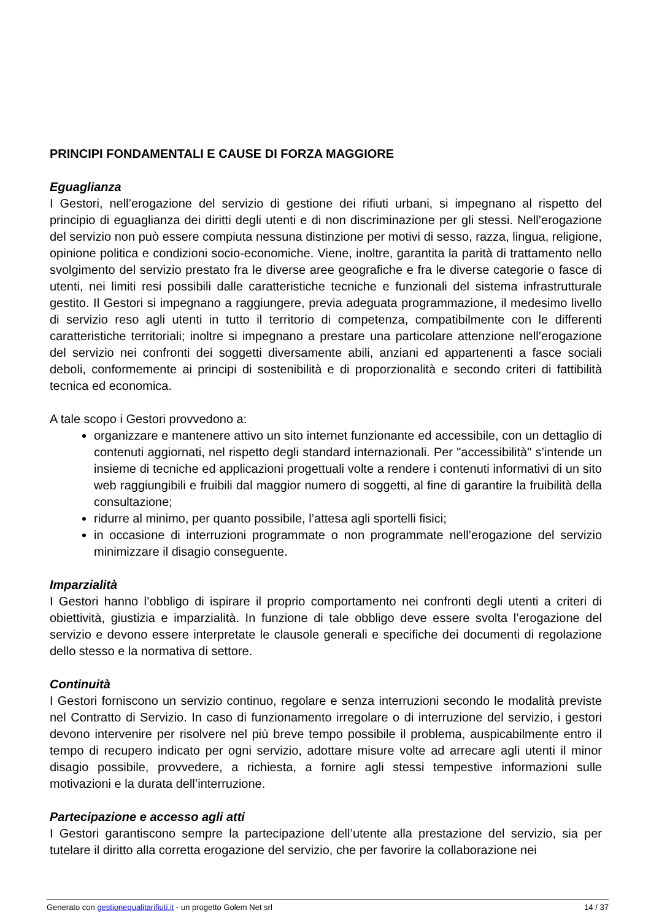PRINCIPI FONDAMENTALI E CAUSE DI FORZA MAGGIORE
Eguaglianza
I Gestori, nell’erogazione del servizio di gestione dei rifiuti urbani, si impegnano al rispetto del principio di eguaglianza dei diritti degli utenti e di non discriminazione per gli stessi. Nell’erogazione del servizio non può essere compiuta nessuna distinzione per motivi di sesso, razza, lingua, religione, opinione politica e condizioni socio-economiche. Viene, inoltre, garantita la parità di trattamento nello svolgimento del servizio prestato fra le diverse aree geografiche e fra le diverse categorie o fasce di utenti, nei limiti resi possibili dalle caratteristiche tecniche e funzionali del sistema infrastrutturale gestito. Il Gestori si impegnano a raggiungere, previa adeguata programmazione, il medesimo livello di servizio reso agli utenti in tutto il territorio di competenza, compatibilmente con le differenti caratteristiche territoriali; inoltre si impegnano a prestare una particolare attenzione nell’erogazione del servizio nei confronti dei soggetti diversamente abili, anziani ed appartenenti a fasce sociali deboli, conformemente ai principi di sostenibilità e di proporzionalità e secondo criteri di fattibilità tecnica ed economica.
A tale scopo i Gestori provvedono a:
organizzare e mantenere attivo un sito internet funzionante ed accessibile, con un dettaglio di contenuti aggiornati, nel rispetto degli standard internazionali. Per "accessibilità" s’intende un insieme di tecniche ed applicazioni progettuali volte a rendere i contenuti informativi di un sito web raggiungibili e fruibili dal maggior numero di soggetti, al fine di garantire la fruibilità della consultazione;
ridurre al minimo, per quanto possibile, l’attesa agli sportelli fisici;
in occasione di interruzioni programmate o non programmate nell’erogazione del servizio minimizzare il disagio conseguente.
Imparzialità
I Gestori hanno l’obbligo di ispirare il proprio comportamento nei confronti degli utenti a criteri di obiettività, giustizia e imparzialità. In funzione di tale obbligo deve essere svolta l’erogazione del servizio e devono essere interpretate le clausole generali e specifiche dei documenti di regolazione dello stesso e la normativa di settore.
Continuità
I Gestori forniscono un servizio continuo, regolare e senza interruzioni secondo le modalità previste nel Contratto di Servizio. In caso di funzionamento irregolare o di interruzione del servizio, i gestori devono intervenire per risolvere nel più breve tempo possibile il problema, auspicabilmente entro il tempo di recupero indicato per ogni servizio, adottare misure volte ad arrecare agli utenti il minor disagio possibile, provvedere, a richiesta, a fornire agli stessi tempestive informazioni sulle motivazioni e la durata dell’interruzione.
Partecipazione e accesso agli atti
I Gestori garantiscono sempre la partecipazione dell’utente alla prestazione del servizio, sia per tutelare il diritto alla corretta erogazione del servizio, che per favorire la collaborazione nei
Generato con gestionequalitarifiuti.it - un progetto Golem Net srl 14 / 37